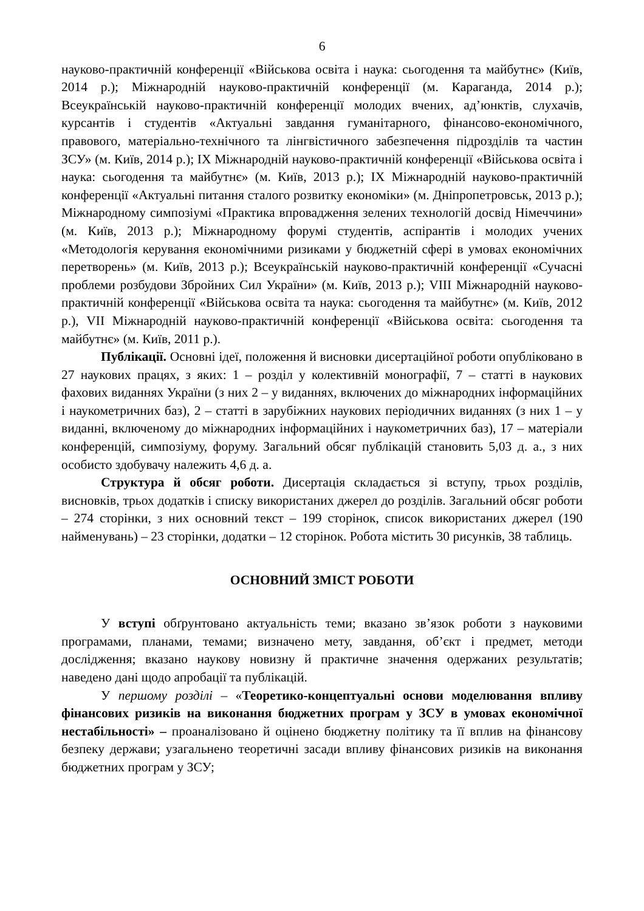6
науково-практичній конференції «Військова освіта і наука: сьогодення та майбутнє» (Київ, 2014 р.); Міжнародній науково-практичній конференції (м. Караганда, 2014 р.); Всеукраїнській науково-практичній конференції молодих вчених, ад’юнктів, слухачів, курсантів і студентів «Актуальні завдання гуманітарного, фінансово-економічного, правового, матеріально-технічного та лінгвістичного забезпечення підрозділів та частин ЗСУ» (м. Київ, 2014 р.); IX Міжнародній науково-практичній конференції «Військова освіта і наука: сьогодення та майбутнє» (м. Київ, 2013 р.); IX Міжнародній науково-практичній конференції «Актуальні питання сталого розвитку економіки» (м. Дніпропетровськ, 2013 р.); Міжнародному симпозіумі «Практика впровадження зелених технологій досвід Німеччини» (м. Київ, 2013 р.); Міжнародному форумі студентів, аспірантів і молодих учених «Методологія керування економічними ризиками у бюджетній сфері в умовах економічних перетворень» (м. Київ, 2013 р.); Всеукраїнській науково-практичній конференції «Сучасні проблеми розбудови Збройних Сил України» (м. Київ, 2013 р.); VIII Міжнародній науково-практичній конференції «Військова освіта та наука: сьогодення та майбутнє» (м. Київ, 2012 р.), VII Міжнародній науково-практичній конференції «Військова освіта: сьогодення та майбутнє» (м. Київ, 2011 р.).
Публікації. Основні ідеї, положення й висновки дисертаційної роботи опубліковано в 27 наукових працях, з яких: 1 – розділ у колективній монографії, 7 – статті в наукових фахових виданнях України (з них 2 – у виданнях, включених до міжнародних інформаційних і наукометричних баз), 2 – статті в зарубіжних наукових періодичних виданнях (з них 1 – у виданні, включеному до міжнародних інформаційних і наукометричних баз), 17 – матеріали конференцій, симпозіуму, форуму. Загальний обсяг публікацій становить 5,03 д. а., з них особисто здобувачу належить 4,6 д. а.
Структура й обсяг роботи. Дисертація складається зі вступу, трьох розділів, висновків, трьох додатків і списку використаних джерел до розділів. Загальний обсяг роботи – 274 сторінки, з них основний текст – 199 сторінок, список використаних джерел (190 найменувань) – 23 сторінки, додатки – 12 сторінок. Робота містить 30 рисунків, 38 таблиць.
ОСНОВНИЙ ЗМІСТ РОБОТИ
У вступі обґрунтовано актуальність теми; вказано зв’язок роботи з науковими програмами, планами, темами; визначено мету, завдання, об’єкт і предмет, методи дослідження; вказано наукову новизну й практичне значення одержаних результатів; наведено дані щодо апробації та публікацій.
У першому розділі – «Теоретико-концептуальні основи моделювання впливу фінансових ризиків на виконання бюджетних програм у ЗСУ в умовах економічної нестабільності» – проаналізовано й оцінено бюджетну політику та її вплив на фінансову безпеку держави; узагальнено теоретичні засади впливу фінансових ризиків на виконання бюджетних програм у ЗСУ;